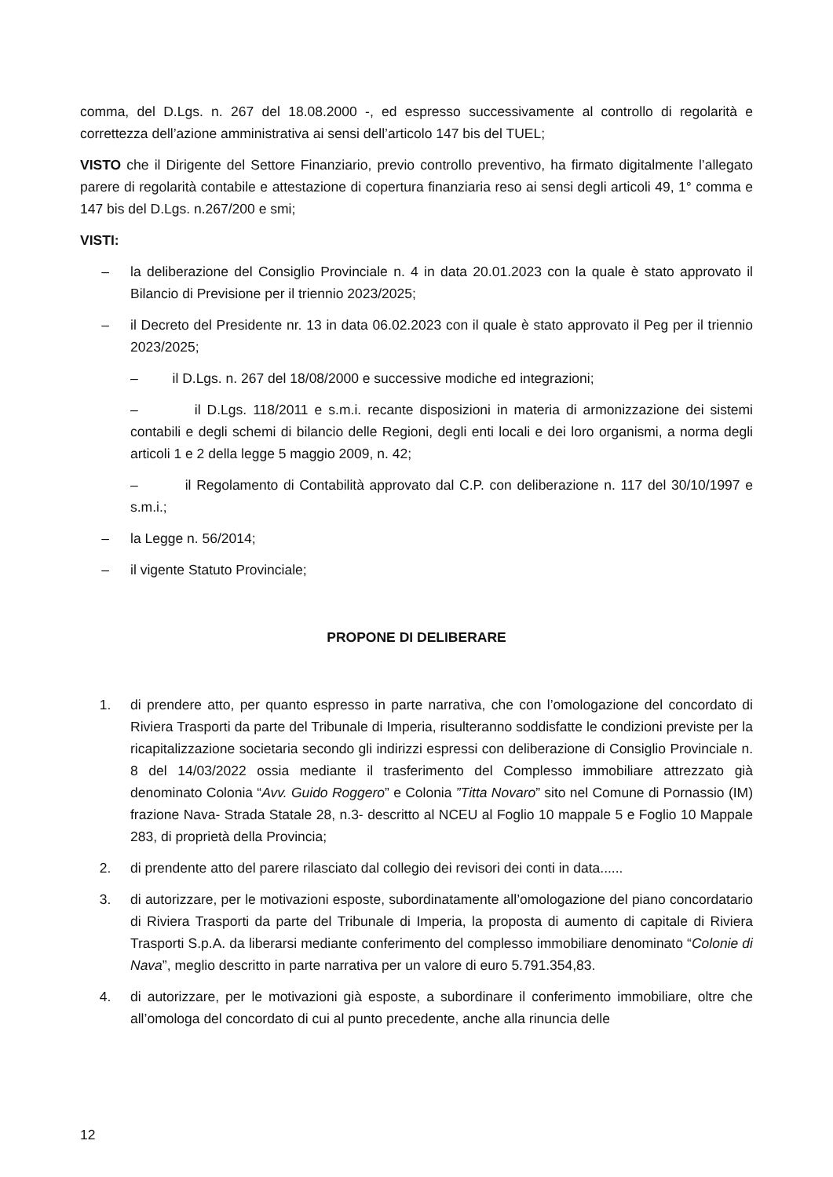comma, del D.Lgs. n. 267 del 18.08.2000 -, ed espresso successivamente al controllo di regolarità e correttezza dell’azione amministrativa ai sensi dell’articolo 147 bis del TUEL;
VISTO che il Dirigente del Settore Finanziario, previo controllo preventivo, ha firmato digitalmente l’allegato parere di regolarità contabile e attestazione di copertura finanziaria reso ai sensi degli articoli 49, 1° comma e 147 bis del D.Lgs. n.267/200 e smi;
VISTI:
– la deliberazione del Consiglio Provinciale n. 4 in data 20.01.2023 con la quale è stato approvato il Bilancio di Previsione per il triennio 2023/2025;
– il Decreto del Presidente nr. 13 in data 06.02.2023 con il quale è stato approvato il Peg per il triennio 2023/2025;
– il D.Lgs. n. 267 del 18/08/2000 e successive modiche ed integrazioni;
– il D.Lgs. 118/2011 e s.m.i. recante disposizioni in materia di armonizzazione dei sistemi contabili e degli schemi di bilancio delle Regioni, degli enti locali e dei loro organismi, a norma degli articoli 1 e 2 della legge 5 maggio 2009, n. 42;
– il Regolamento di Contabilità approvato dal C.P. con deliberazione n. 117 del 30/10/1997 e s.m.i.;
– la Legge n. 56/2014;
– il vigente Statuto Provinciale;
PROPONE DI DELIBERARE
1. di prendere atto, per quanto espresso in parte narrativa, che con l’omologazione del concordato di Riviera Trasporti da parte del Tribunale di Imperia, risulteranno soddisfatte le condizioni previste per la ricapitalizzazione societaria secondo gli indirizzi espressi con deliberazione di Consiglio Provinciale n. 8 del 14/03/2022 ossia mediante il trasferimento del Complesso immobiliare attrezzato già denominato Colonia “Avv. Guido Roggero” e Colonia ”Titta Novaro” sito nel Comune di Pornassio (IM) frazione Nava- Strada Statale 28, n.3- descritto al NCEU al Foglio 10 mappale 5 e Foglio 10 Mappale 283, di proprietà della Provincia;
2. di prendente atto del parere rilasciato dal collegio dei revisori dei conti in data......
3. di autorizzare, per le motivazioni esposte, subordinatamente all’omologazione del piano concordatario di Riviera Trasporti da parte del Tribunale di Imperia, la proposta di aumento di capitale di Riviera Trasporti S.p.A. da liberarsi mediante conferimento del complesso immobiliare denominato “Colonie di Nava”, meglio descritto in parte narrativa per un valore di euro 5.791.354,83.
4. di autorizzare, per le motivazioni già esposte, a subordinare il conferimento immobiliare, oltre che all’omologa del concordato di cui al punto precedente, anche alla rinuncia delle
12